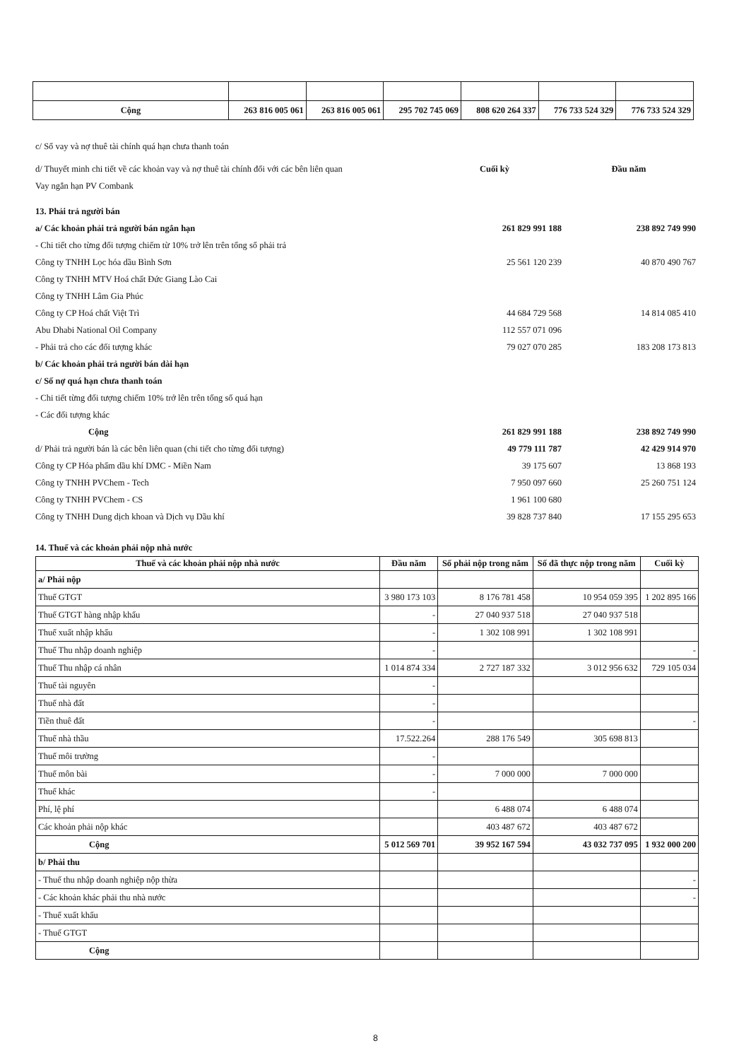| Cộng | 263 816 005 061 | 263 816 005 061 | 295 702 745 069 | 808 620 264 337 | 776 733 524 329 | 776 733 524 329 |
c/ Số vay và nợ thuê tài chính quá hạn chưa thanh toán
d/ Thuyết minh chi tiết về các khoản vay và nợ thuê tài chính đối với các bên liên quan Cuối kỳ Đầu năm
Vay ngắn hạn PV Combank
13. Phải trả người bán
a/ Các khoản phải trả người bán ngắn hạn 261 829 991 188 238 892 749 990
- Chi tiết cho từng đối tượng chiếm từ 10% trở lên trên tổng số phải trả
Công ty TNHH Lọc hóa dầu Bình Sơn 25 561 120 239 40 870 490 767
Công ty TNHH MTV Hoá chất Đức Giang Lào Cai
Công ty TNHH Lâm Gia Phúc
Công ty CP Hoá chất Việt Trì 44 684 729 568 14 814 085 410
Abu Dhabi National Oil Company 112 557 071 096
- Phải trả cho các đối tượng khác 79 027 070 285 183 208 173 813
b/ Các khoản phải trả người bán dài hạn
c/ Số nợ quá hạn chưa thanh toán
- Chi tiết từng đối tượng chiếm 10% trở lên trên tổng số quá hạn
- Các đối tượng khác
Cộng 261 829 991 188 238 892 749 990
d/ Phải trả người bán là các bên liên quan (chi tiết cho từng đối tượng) 49 779 111 787 42 429 914 970
Công ty CP Hóa phẩm dầu khí DMC - Miền Nam 39 175 607 13 868 193
Công ty TNHH PVChem - Tech 7 950 097 660 25 260 751 124
Công ty TNHH PVChem - CS 1 961 100 680
Công ty TNHH Dung dịch khoan và Dịch vụ Dầu khí 39 828 737 840 17 155 295 653
14. Thuế và các khoản phải nộp nhà nước
| Thuế và các khoản phải nộp nhà nước | Đầu năm | Số phải nộp trong năm | Số đã thực nộp trong năm | Cuối kỳ |
| --- | --- | --- | --- | --- |
| a/ Phải nộp | | | | |
| Thuế GTGT | 3 980 173 103 | 8 176 781 458 | 10 954 059 395 | 1 202 895 166 |
| Thuế GTGT hàng nhập khẩu | - | 27 040 937 518 | 27 040 937 518 | |
| Thuế xuất nhập khẩu | - | 1 302 108 991 | 1 302 108 991 | |
| Thuế Thu nhập doanh nghiệp | - | | | - |
| Thuế Thu nhập cá nhân | 1 014 874 334 | 2 727 187 332 | 3 012 956 632 | 729 105 034 |
| Thuế tài nguyên | - | | | |
| Thuế nhà đất | - | | | |
| Tiền thuê đất | - | | | - |
| Thuế nhà thầu | 17.522.264 | 288 176 549 | 305 698 813 | |
| Thuế môi trường | - | | | |
| Thuế môn bài | - | 7 000 000 | 7 000 000 | |
| Thuế khác | - | | | |
| Phí, lệ phí | | 6 488 074 | 6 488 074 | |
| Các khoản phải nộp khác | | 403 487 672 | 403 487 672 | |
| Cộng | 5 012 569 701 | 39 952 167 594 | 43 032 737 095 | 1 932 000 200 |
| b/ Phải thu | | | | |
| - Thuế thu nhập doanh nghiệp nộp thừa | | | | - |
| - Các khoản khác phải thu nhà nước | | | | - |
| - Thuế xuất khẩu | | | | |
| - Thuế GTGT | | | | |
| Cộng | | | | |
8